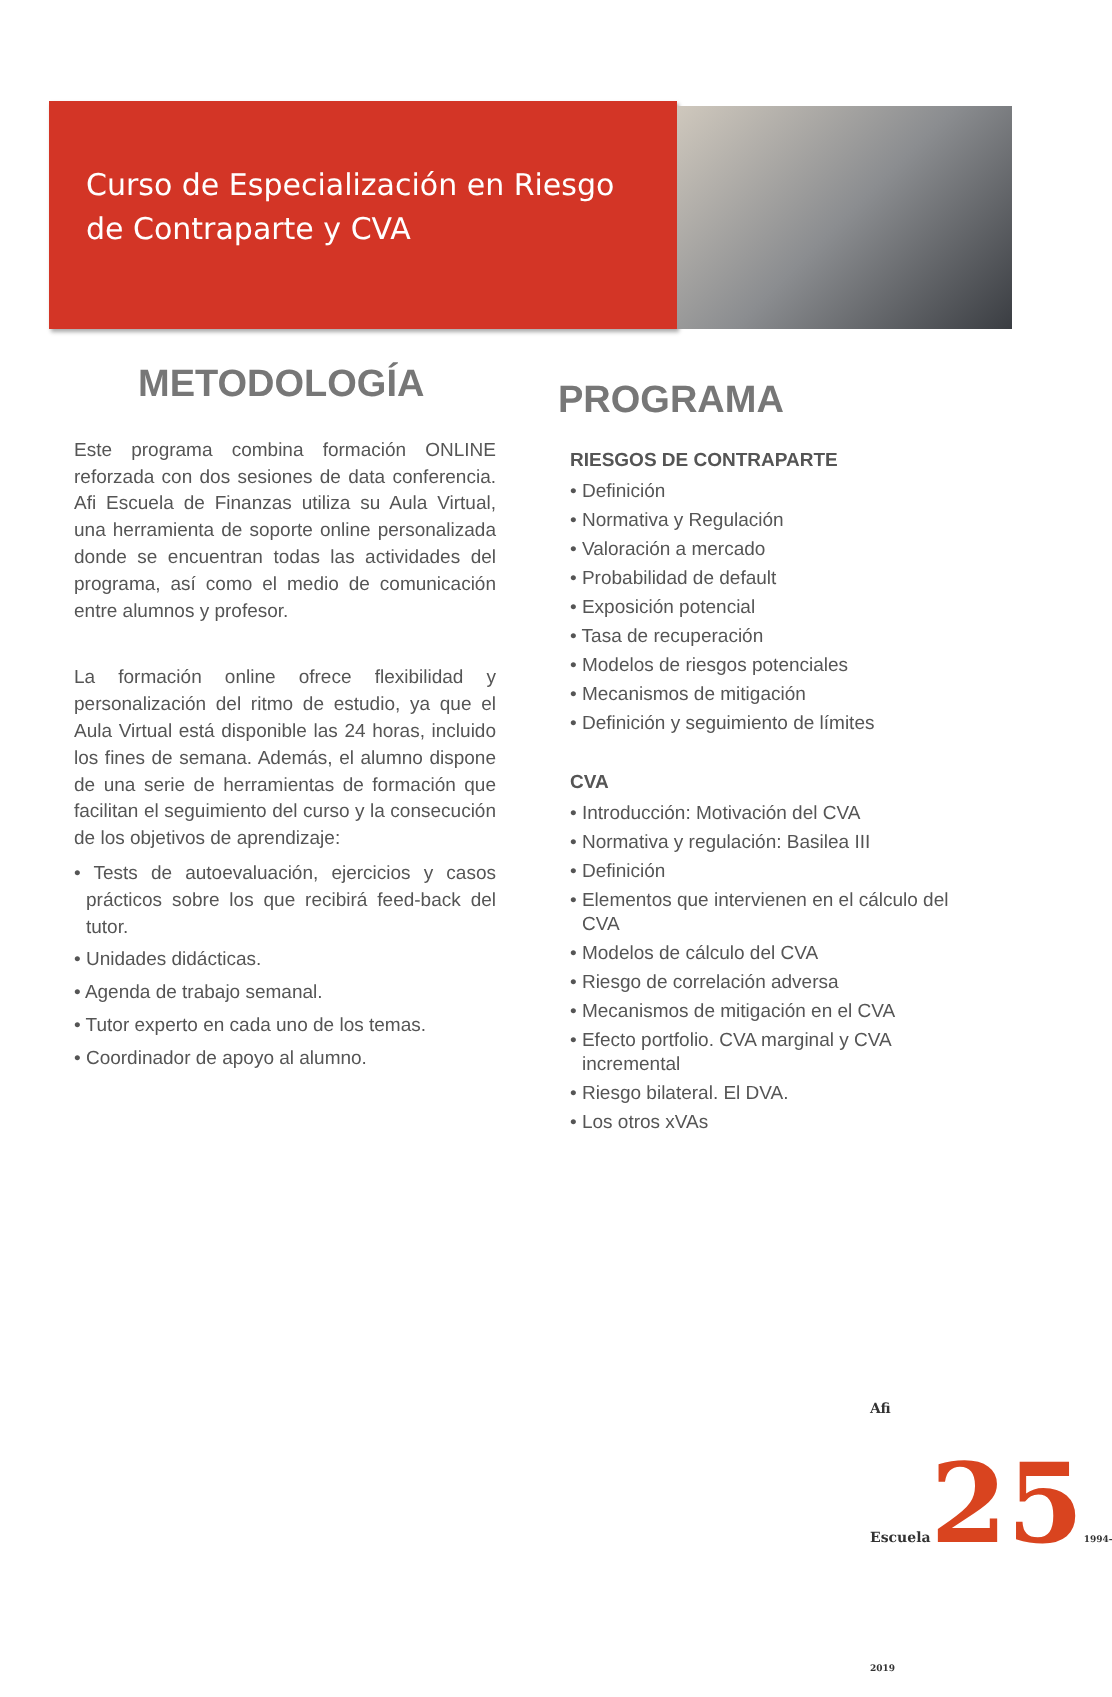Curso de Especialización en Riesgo
de Contraparte y CVA
METODOLOGÍA
Este programa combina formación ONLINE reforzada con dos sesiones de data conferencia. Afi Escuela de Finanzas utiliza su Aula Virtual, una herramienta de soporte online personalizada donde se encuentran todas las actividades del programa, así como el medio de comunicación entre alumnos y profesor.
La formación online ofrece flexibilidad y personalización del ritmo de estudio, ya que el Aula Virtual está disponible las 24 horas, incluido los fines de semana. Además, el alumno dispone de una serie de herramientas de formación que facilitan el seguimiento del curso y la consecución de los objetivos de aprendizaje:
• Tests de autoevaluación, ejercicios y casos prácticos sobre los que recibirá feed-back del tutor.
• Unidades didácticas.
• Agenda de trabajo semanal.
• Tutor experto en cada uno de los temas.
• Coordinador de apoyo al alumno.
PROGRAMA
RIESGOS DE CONTRAPARTE
• Definición
• Normativa y Regulación
• Valoración a mercado
• Probabilidad de default
• Exposición potencial
• Tasa de recuperación
• Modelos de riesgos potenciales
• Mecanismos de mitigación
• Definición y seguimiento de límites
CVA
• Introducción: Motivación del CVA
• Normativa y regulación: Basilea III
• Definición
• Elementos que intervienen en el cálculo del CVA
• Modelos de cálculo del CVA
• Riesgo de correlación adversa
• Mecanismos de mitigación en el CVA
• Efecto portfolio. CVA marginal y CVA incremental
• Riesgo bilateral. El DVA.
• Los otros xVAs
Afi Escuela251994-2019